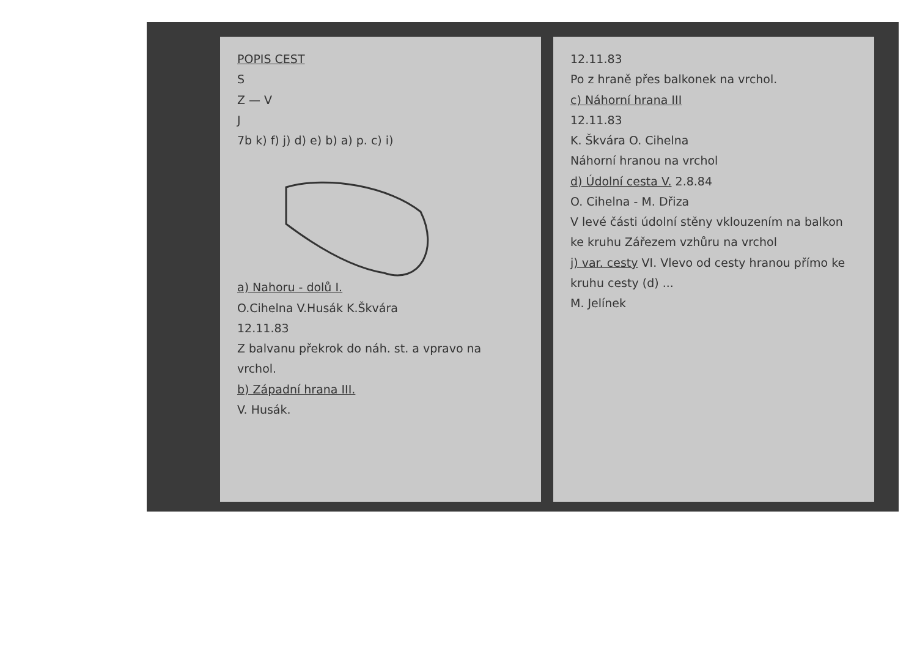POPIS CEST
S
Z — V
J
7b k) f) j) d) e) b) a) p. c) i)
a) Nahoru - dolů I.
O.Cihelna V.Husák K.Škvára
12.11.83
Z balvanu překrok do náh. st. a vpravo na vrchol.
b) Západní hrana III.
V. Husák.
12.11.83
Po z hraně přes balkonek na vrchol.
c) Náhorní hrana III
12.11.83
K. Škvára O. Cihelna
Náhorní hranou na vrchol
d) Údolní cesta V. 2.8.84
O. Cihelna - M. Dřiza
V levé části údolní stěny vklouzením na balkon ke kruhu Zářezem vzhůru na vrchol
j) var. cesty VI. Vlevo od cesty hranou přímo ke kruhu cesty (d) ...
M. Jelínek